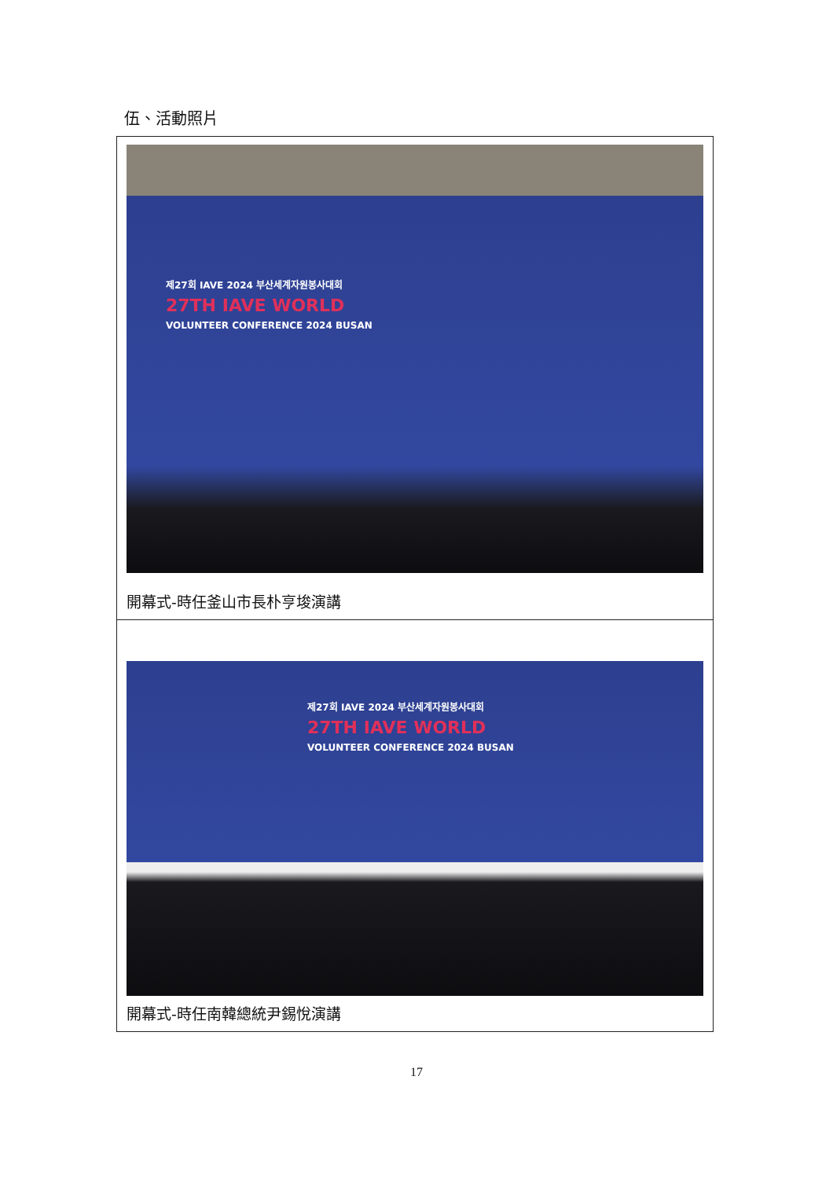伍、活動照片
| 제27회 IAVE 2024 부산세계자원봉사대회 27TH IAVE WORLD VOLUNTEER CONFERENCE 2024 BUSAN 開幕式-時任釜山市長朴亨埈演講 |
| 제27회 IAVE 2024 부산세계자원봉사대회 27TH IAVE WORLD VOLUNTEER CONFERENCE 2024 BUSAN 開幕式-時任南韓總統尹錫悅演講 |
17